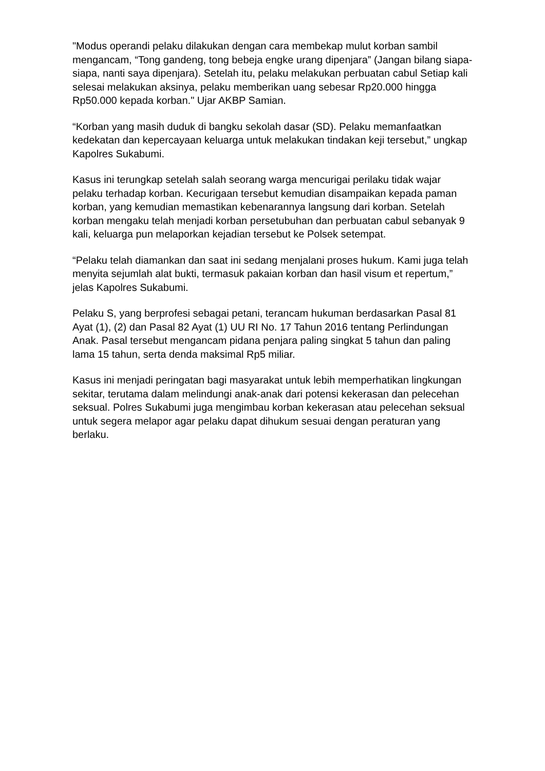"Modus operandi pelaku dilakukan dengan cara membekap mulut korban sambil mengancam, “Tong gandeng, tong bebeja engke urang dipenjara” (Jangan bilang siapa-siapa, nanti saya dipenjara). Setelah itu, pelaku melakukan perbuatan cabul Setiap kali selesai melakukan aksinya, pelaku memberikan uang sebesar Rp20.000 hingga Rp50.000 kepada korban." Ujar AKBP Samian.
“Korban yang masih duduk di bangku sekolah dasar (SD). Pelaku memanfaatkan kedekatan dan kepercayaan keluarga untuk melakukan tindakan keji tersebut,” ungkap Kapolres Sukabumi.
Kasus ini terungkap setelah salah seorang warga mencurigai perilaku tidak wajar pelaku terhadap korban. Kecurigaan tersebut kemudian disampaikan kepada paman korban, yang kemudian memastikan kebenarannya langsung dari korban. Setelah korban mengaku telah menjadi korban persetubuhan dan perbuatan cabul sebanyak 9 kali, keluarga pun melaporkan kejadian tersebut ke Polsek setempat.
“Pelaku telah diamankan dan saat ini sedang menjalani proses hukum. Kami juga telah menyita sejumlah alat bukti, termasuk pakaian korban dan hasil visum et repertum,” jelas Kapolres Sukabumi.
Pelaku S, yang berprofesi sebagai petani, terancam hukuman berdasarkan Pasal 81 Ayat (1), (2) dan Pasal 82 Ayat (1) UU RI No. 17 Tahun 2016 tentang Perlindungan Anak. Pasal tersebut mengancam pidana penjara paling singkat 5 tahun dan paling lama 15 tahun, serta denda maksimal Rp5 miliar.
Kasus ini menjadi peringatan bagi masyarakat untuk lebih memperhatikan lingkungan sekitar, terutama dalam melindungi anak-anak dari potensi kekerasan dan pelecehan seksual. Polres Sukabumi juga mengimbau korban kekerasan atau pelecehan seksual untuk segera melapor agar pelaku dapat dihukum sesuai dengan peraturan yang berlaku.